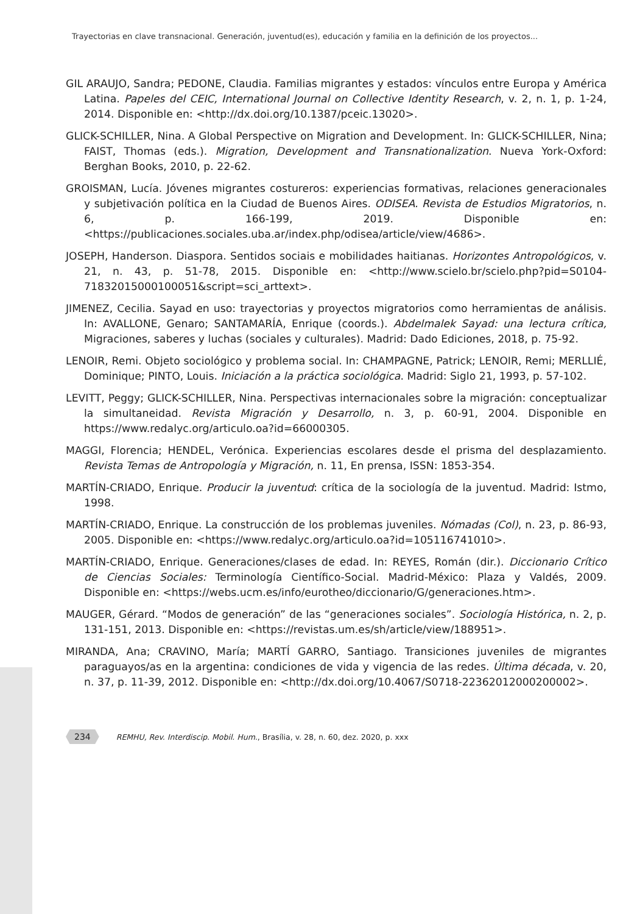Trayectorias en clave transnacional. Generación, juventud(es), educación y familia en la definición de los proyectos...
GIL ARAUJO, Sandra; PEDONE, Claudia. Familias migrantes y estados: vínculos entre Europa y América Latina. Papeles del CEIC, International Journal on Collective Identity Research, v. 2, n. 1, p. 1-24, 2014. Disponible en: <http://dx.doi.org/10.1387/pceic.13020>.
GLICK-SCHILLER, Nina. A Global Perspective on Migration and Development. In: GLICK-SCHILLER, Nina; FAIST, Thomas (eds.). Migration, Development and Transnationalization. Nueva York-Oxford: Berghan Books, 2010, p. 22-62.
GROISMAN, Lucía. Jóvenes migrantes costureros: experiencias formativas, relaciones generacionales y subjetivación política en la Ciudad de Buenos Aires. ODISEA. Revista de Estudios Migratorios, n. 6, p. 166-199, 2019. Disponible en: <https://publicaciones.sociales.uba.ar/index.php/odisea/article/view/4686>.
JOSEPH, Handerson. Diaspora. Sentidos sociais e mobilidades haitianas. Horizontes Antropológicos, v. 21, n. 43, p. 51-78, 2015. Disponible en: <http://www.scielo.br/scielo.php?pid=S0104-71832015000100051&script=sci_arttext>.
JIMENEZ, Cecilia. Sayad en uso: trayectorias y proyectos migratorios como herramientas de análisis. In: AVALLONE, Genaro; SANTAMARÍA, Enrique (coords.). Abdelmalek Sayad: una lectura crítica, Migraciones, saberes y luchas (sociales y culturales). Madrid: Dado Ediciones, 2018, p. 75-92.
LENOIR, Remi. Objeto sociológico y problema social. In: CHAMPAGNE, Patrick; LENOIR, Remi; MERLLIÉ, Dominique; PINTO, Louis. Iniciación a la práctica sociológica. Madrid: Siglo 21, 1993, p. 57-102.
LEVITT, Peggy; GLICK-SCHILLER, Nina. Perspectivas internacionales sobre la migración: conceptualizar la simultaneidad. Revista Migración y Desarrollo, n. 3, p. 60-91, 2004. Disponible en https://www.redalyc.org/articulo.oa?id=66000305.
MAGGI, Florencia; HENDEL, Verónica. Experiencias escolares desde el prisma del desplazamiento. Revista Temas de Antropología y Migración, n. 11, En prensa, ISSN: 1853-354.
MARTÍN-CRIADO, Enrique. Producir la juventud: crítica de la sociología de la juventud. Madrid: Istmo, 1998.
MARTÍN-CRIADO, Enrique. La construcción de los problemas juveniles. Nómadas (Col), n. 23, p. 86-93, 2005. Disponible en: <https://www.redalyc.org/articulo.oa?id=105116741010>.
MARTÍN-CRIADO, Enrique. Generaciones/clases de edad. In: REYES, Román (dir.). Diccionario Crítico de Ciencias Sociales: Terminología Científico-Social. Madrid-México: Plaza y Valdés, 2009. Disponible en: <https://webs.ucm.es/info/eurotheo/diccionario/G/generaciones.htm>.
MAUGER, Gérard. “Modos de generación” de las “generaciones sociales”. Sociología Histórica, n. 2, p. 131-151, 2013. Disponible en: <https://revistas.um.es/sh/article/view/188951>.
MIRANDA, Ana; CRAVINO, María; MARTÍ GARRO, Santiago. Transiciones juveniles de migrantes paraguayos/as en la argentina: condiciones de vida y vigencia de las redes. Última década, v. 20, n. 37, p. 11-39, 2012. Disponible en: <http://dx.doi.org/10.4067/S0718-22362012000200002>.
234 REMHU, Rev. Interdiscip. Mobil. Hum., Brasília, v. 28, n. 60, dez. 2020, p. xxx